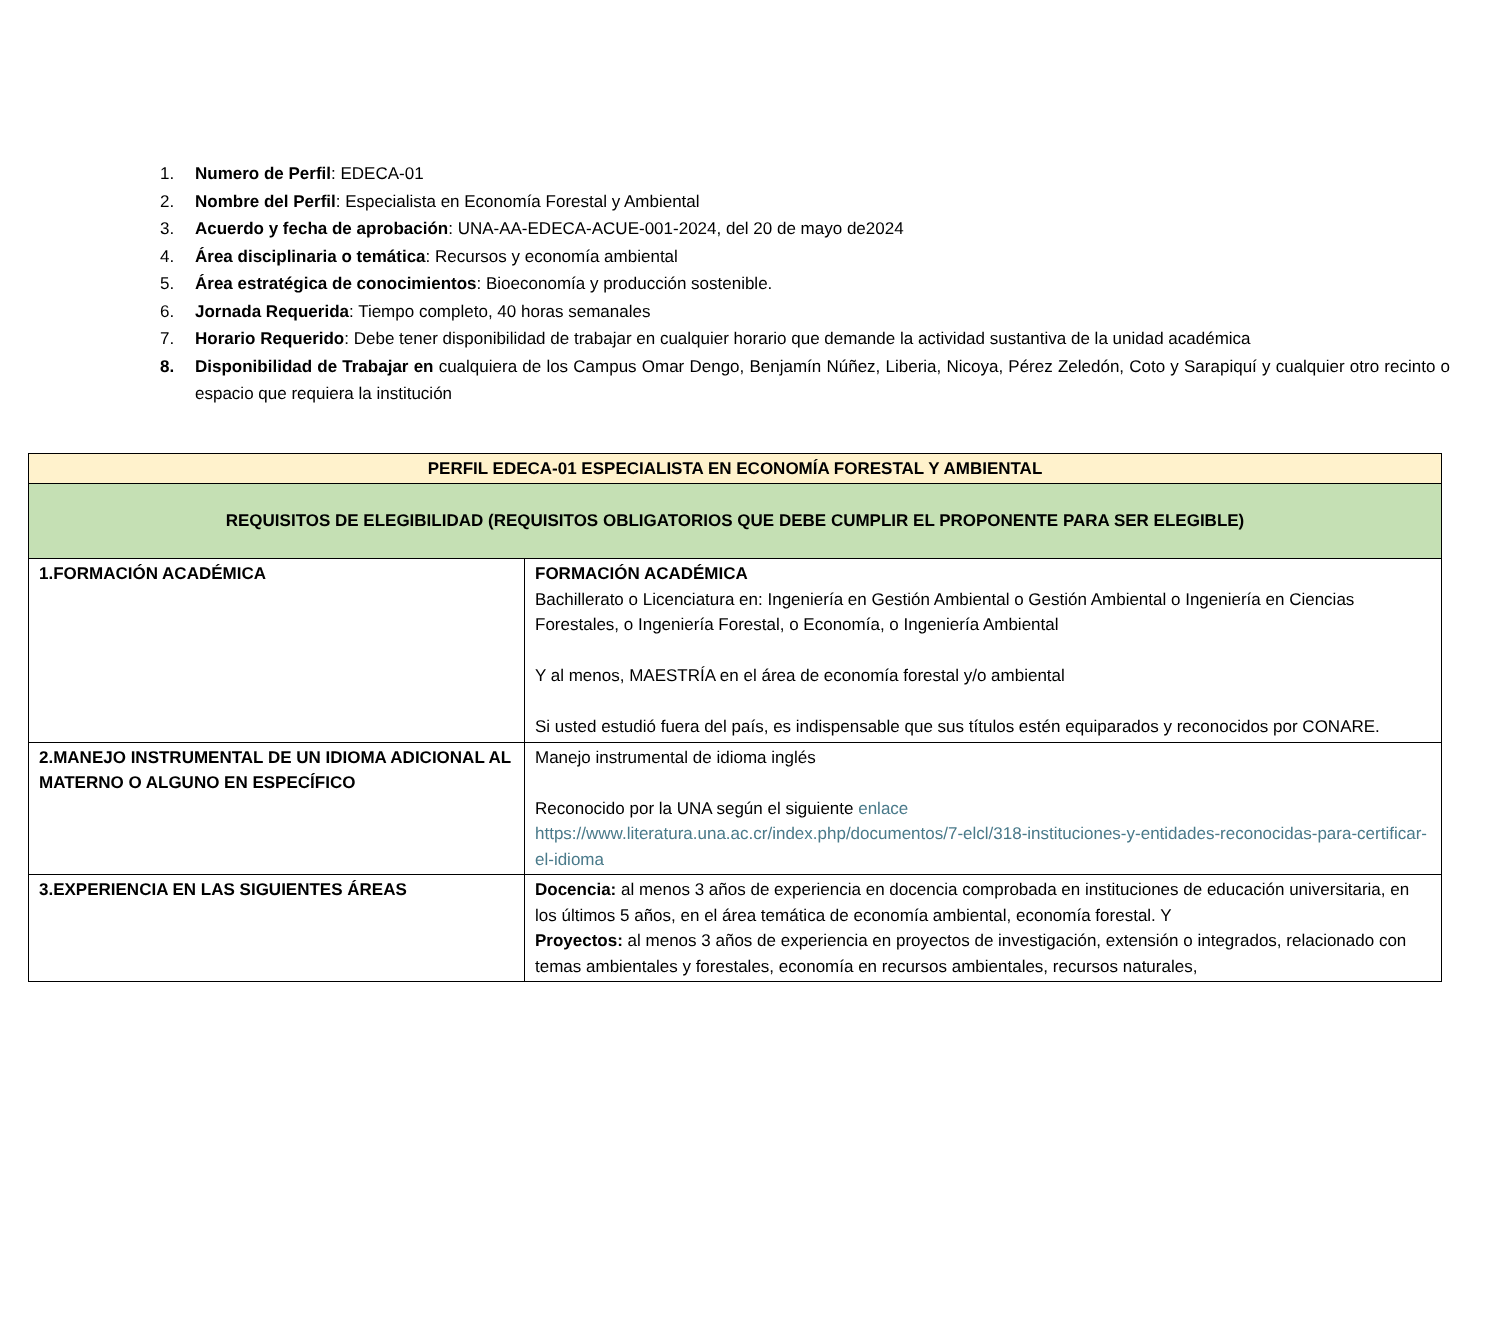1. Numero de Perfil: EDECA-01
2. Nombre del Perfil: Especialista en Economía Forestal y Ambiental
3. Acuerdo y fecha de aprobación: UNA-AA-EDECA-ACUE-001-2024, del 20 de mayo de2024
4. Área disciplinaria o temática: Recursos y economía ambiental
5. Área estratégica de conocimientos: Bioeconomía y producción sostenible.
6. Jornada Requerida: Tiempo completo, 40 horas semanales
7. Horario Requerido: Debe tener disponibilidad de trabajar en cualquier horario que demande la actividad sustantiva de la unidad académica
8. Disponibilidad de Trabajar en cualquiera de los Campus Omar Dengo, Benjamín Núñez, Liberia, Nicoya, Pérez Zeledón, Coto y Sarapiquí y cualquier otro recinto o espacio que requiera la institución
| PERFIL EDECA-01 ESPECIALISTA EN ECONOMÍA FORESTAL Y AMBIENTAL | |
| REQUISITOS DE ELEGIBILIDAD (REQUISITOS OBLIGATORIOS QUE DEBE CUMPLIR EL PROPONENTE PARA SER ELEGIBLE) | |
| 1.FORMACIÓN ACADÉMICA | FORMACIÓN ACADÉMICA Bachillerato o Licenciatura en: Ingeniería en Gestión Ambiental o Gestión Ambiental o Ingeniería en Ciencias Forestales, o Ingeniería Forestal, o Economía, o Ingeniería Ambiental Y al menos, MAESTRÍA en el área de economía forestal y/o ambiental Si usted estudió fuera del país, es indispensable que sus títulos estén equiparados y reconocidos por CONARE. |
| 2.MANEJO INSTRUMENTAL DE UN IDIOMA ADICIONAL AL MATERNO O ALGUNO EN ESPECÍFICO | Manejo instrumental de idioma inglés Reconocido por la UNA según el siguiente enlace https://www.literatura.una.ac.cr/index.php/documentos/7-elcl/318-instituciones-y-entidades-reconocidas-para-certificar-el-idioma |
| 3.EXPERIENCIA EN LAS SIGUIENTES ÁREAS | Docencia: al menos 3 años de experiencia en docencia comprobada en instituciones de educación universitaria, en los últimos 5 años, en el área temática de economía ambiental, economía forestal. Y Proyectos: al menos 3 años de experiencia en proyectos de investigación, extensión o integrados, relacionado con temas ambientales y forestales, economía en recursos ambientales, recursos naturales, |